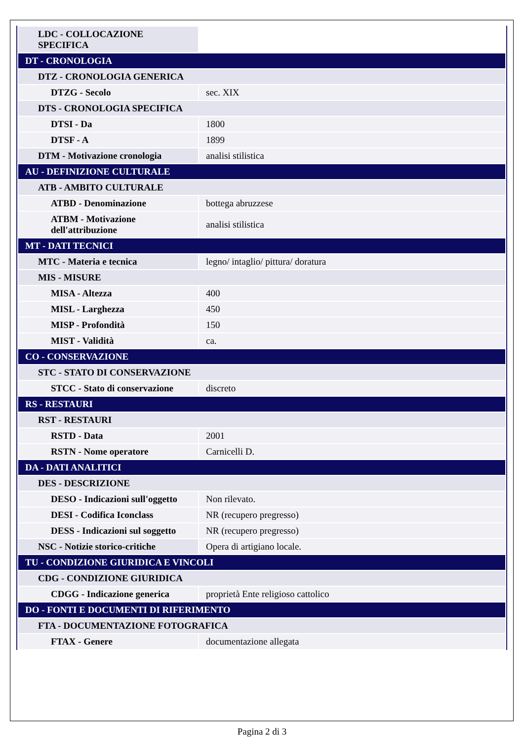| LDC - COLLOCAZIONE SPECIFICA | |
| DT - CRONOLOGIA | |
| DTZ - CRONOLOGIA GENERICA | |
| DTZG - Secolo | sec. XIX |
| DTS - CRONOLOGIA SPECIFICA | |
| DTSI - Da | 1800 |
| DTSF - A | 1899 |
| DTM - Motivazione cronologia | analisi stilistica |
| AU - DEFINIZIONE CULTURALE | |
| ATB - AMBITO CULTURALE | |
| ATBD - Denominazione | bottega abruzzese |
| ATBM - Motivazione dell'attribuzione | analisi stilistica |
| MT - DATI TECNICI | |
| MTC - Materia e tecnica | legno/ intaglio/ pittura/ doratura |
| MIS - MISURE | |
| MISA - Altezza | 400 |
| MISL - Larghezza | 450 |
| MISP - Profondità | 150 |
| MIST - Validità | ca. |
| CO - CONSERVAZIONE | |
| STC - STATO DI CONSERVAZIONE | |
| STCC - Stato di conservazione | discreto |
| RS - RESTAURI | |
| RST - RESTAURI | |
| RSTD - Data | 2001 |
| RSTN - Nome operatore | Carnicelli D. |
| DA - DATI ANALITICI | |
| DES - DESCRIZIONE | |
| DESO - Indicazioni sull'oggetto | Non rilevato. |
| DESI - Codifica Iconclass | NR (recupero pregresso) |
| DESS - Indicazioni sul soggetto | NR (recupero pregresso) |
| NSC - Notizie storico-critiche | Opera di artigiano locale. |
| TU - CONDIZIONE GIURIDICA E VINCOLI | |
| CDG - CONDIZIONE GIURIDICA | |
| CDGG - Indicazione generica | proprietà Ente religioso cattolico |
| DO - FONTI E DOCUMENTI DI RIFERIMENTO | |
| FTA - DOCUMENTAZIONE FOTOGRAFICA | |
| FTAX - Genere | documentazione allegata |
Pagina 2 di 3